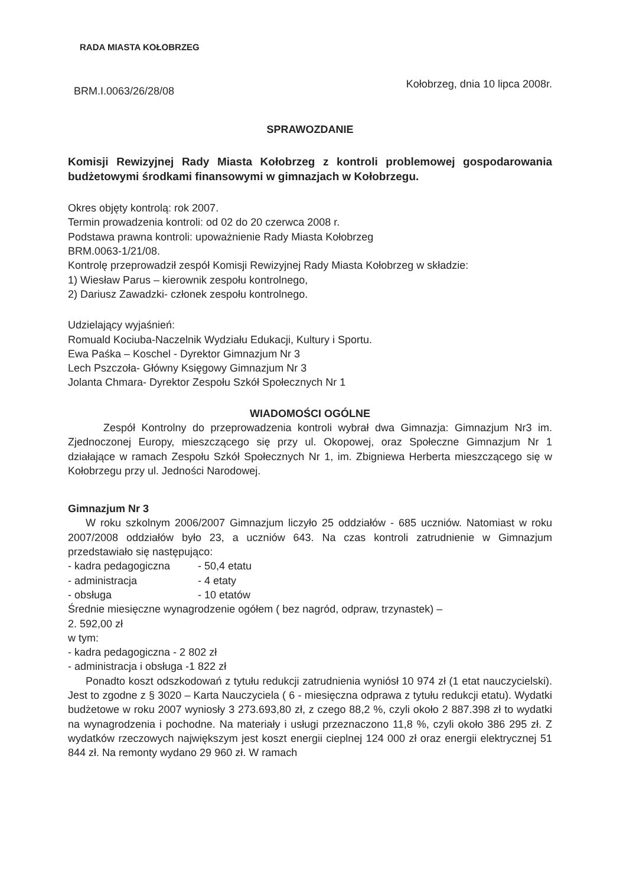RADA MIASTA KOŁOBRZEG
BRM.I.0063/26/28/08
Kołobrzeg, dnia 10 lipca 2008r.
SPRAWOZDANIE
Komisji Rewizyjnej Rady Miasta Kołobrzeg z kontroli problemowej gospodarowania budżetowymi środkami finansowymi w gimnazjach w Kołobrzegu.
Okres objęty kontrolą: rok 2007.
Termin prowadzenia kontroli: od 02 do 20 czerwca 2008 r.
Podstawa prawna kontroli: upoważnienie Rady Miasta Kołobrzeg
BRM.0063-1/21/08.
Kontrolę przeprowadził zespół Komisji Rewizyjnej Rady Miasta Kołobrzeg w składzie:
1) Wiesław Parus – kierownik zespołu kontrolnego,
2) Dariusz Zawadzki- członek zespołu kontrolnego.
Udzielający wyjaśnień:
Romuald Kociuba-Naczelnik Wydziału Edukacji, Kultury i Sportu.
Ewa Paśka – Koschel - Dyrektor Gimnazjum Nr 3
Lech Pszczoła- Główny Księgowy Gimnazjum Nr 3
Jolanta Chmara- Dyrektor Zespołu Szkół Społecznych Nr 1
WIADOMOŚCI OGÓLNE
Zespół Kontrolny do przeprowadzenia kontroli wybrał dwa Gimnazja: Gimnazjum Nr3 im. Zjednoczonej Europy, mieszczącego się przy ul. Okopowej, oraz Społeczne Gimnazjum Nr 1 działające w ramach Zespołu Szkół Społecznych Nr 1, im. Zbigniewa Herberta mieszczącego się w Kołobrzegu przy ul. Jedności Narodowej.
Gimnazjum Nr 3
W roku szkolnym 2006/2007 Gimnazjum liczyło 25 oddziałów - 685 uczniów. Natomiast w roku 2007/2008 oddziałów było 23, a uczniów 643. Na czas kontroli zatrudnienie w Gimnazjum przedstawiało się następująco:
- kadra pedagogiczna - 50,4 etatu
- administracja - 4 etaty
- obsługa - 10 etatów
Średnie miesięczne wynagrodzenie ogółem ( bez nagród, odpraw, trzynastek) –
2. 592,00 zł
w tym:
- kadra pedagogiczna - 2 802 zł
- administracja i obsługa -1 822 zł
Ponadto koszt odszkodowań z tytułu redukcji zatrudnienia wyniósł 10 974 zł (1 etat nauczycielski). Jest to zgodne z § 3020 – Karta Nauczyciela ( 6 - miesięczna odprawa z tytułu redukcji etatu). Wydatki budżetowe w roku 2007 wyniosły 3 273.693,80 zł, z czego 88,2 %, czyli około 2 887.398 zł to wydatki na wynagrodzenia i pochodne. Na materiały i usługi przeznaczono 11,8 %, czyli około 386 295 zł. Z wydatków rzeczowych największym jest koszt energii cieplnej 124 000 zł oraz energii elektrycznej 51 844 zł. Na remonty wydano 29 960 zł. W ramach